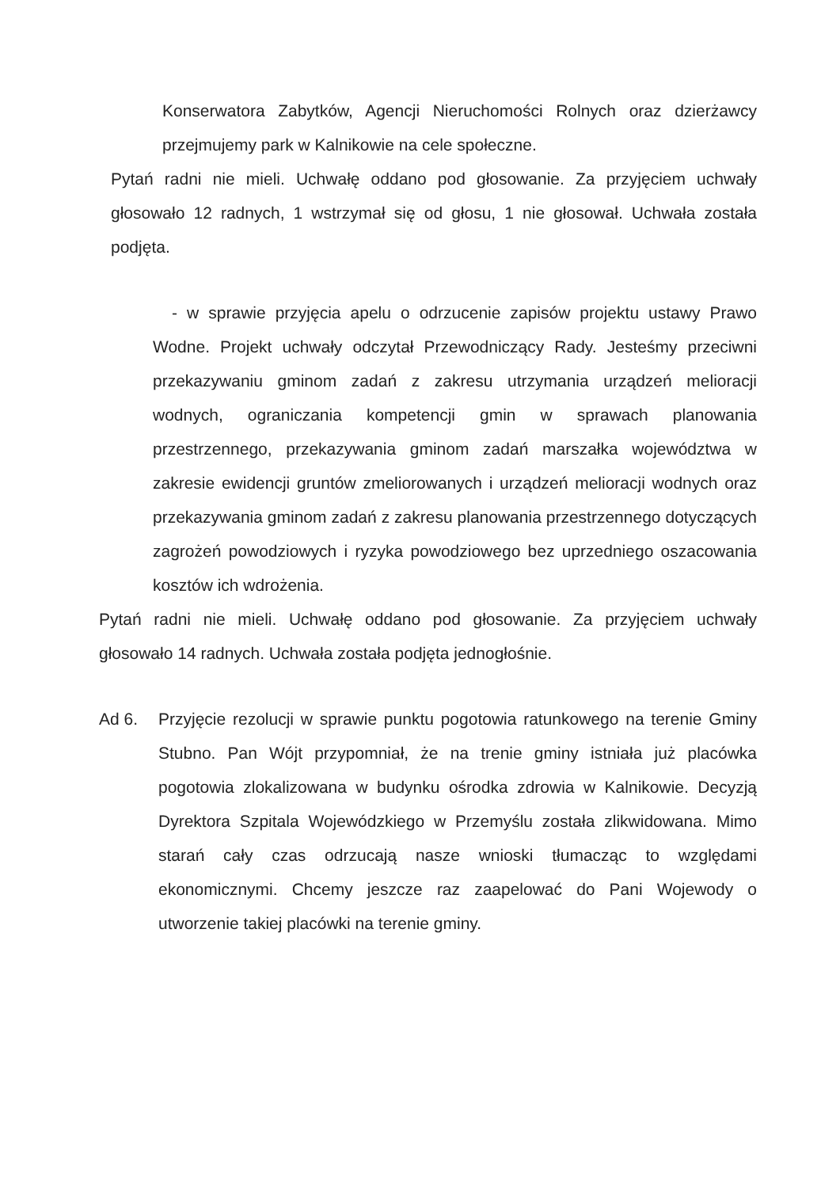Konserwatora Zabytków, Agencji Nieruchomości Rolnych oraz dzierżawcy przejmujemy park w Kalnikowie na cele społeczne.
Pytań radni nie mieli. Uchwałę oddano pod głosowanie. Za przyjęciem uchwały głosowało 12 radnych, 1 wstrzymał się od głosu, 1 nie głosował. Uchwała została podjęta.
- w sprawie przyjęcia apelu o odrzucenie zapisów projektu ustawy Prawo Wodne. Projekt uchwały odczytał Przewodniczący Rady. Jesteśmy przeciwni przekazywaniu gminom zadań z zakresu utrzymania urządzeń melioracji wodnych, ograniczania kompetencji gmin w sprawach planowania przestrzennego, przekazywania gminom zadań marszałka województwa w zakresie ewidencji gruntów zmeliorowanych i urządzeń melioracji wodnych oraz przekazywania gminom zadań z zakresu planowania przestrzennego dotyczących zagrożeń powodziowych i ryzyka powodziowego bez uprzedniego oszacowania kosztów ich wdrożenia.
Pytań radni nie mieli. Uchwałę oddano pod głosowanie. Za przyjęciem uchwały głosowało 14 radnych. Uchwała została podjęta jednogłośnie.
Ad 6. Przyjęcie rezolucji w sprawie punktu pogotowia ratunkowego na terenie Gminy Stubno. Pan Wójt przypomniał, że na trenie gminy istniała już placówka pogotowia zlokalizowana w budynku ośrodka zdrowia w Kalnikowie. Decyzją Dyrektora Szpitala Wojewódzkiego w Przemyślu została zlikwidowana. Mimo starań cały czas odrzucają nasze wnioski tłumacząc to względami ekonomicznymi. Chcemy jeszcze raz zaapelować do Pani Wojewody o utworzenie takiej placówki na terenie gminy.